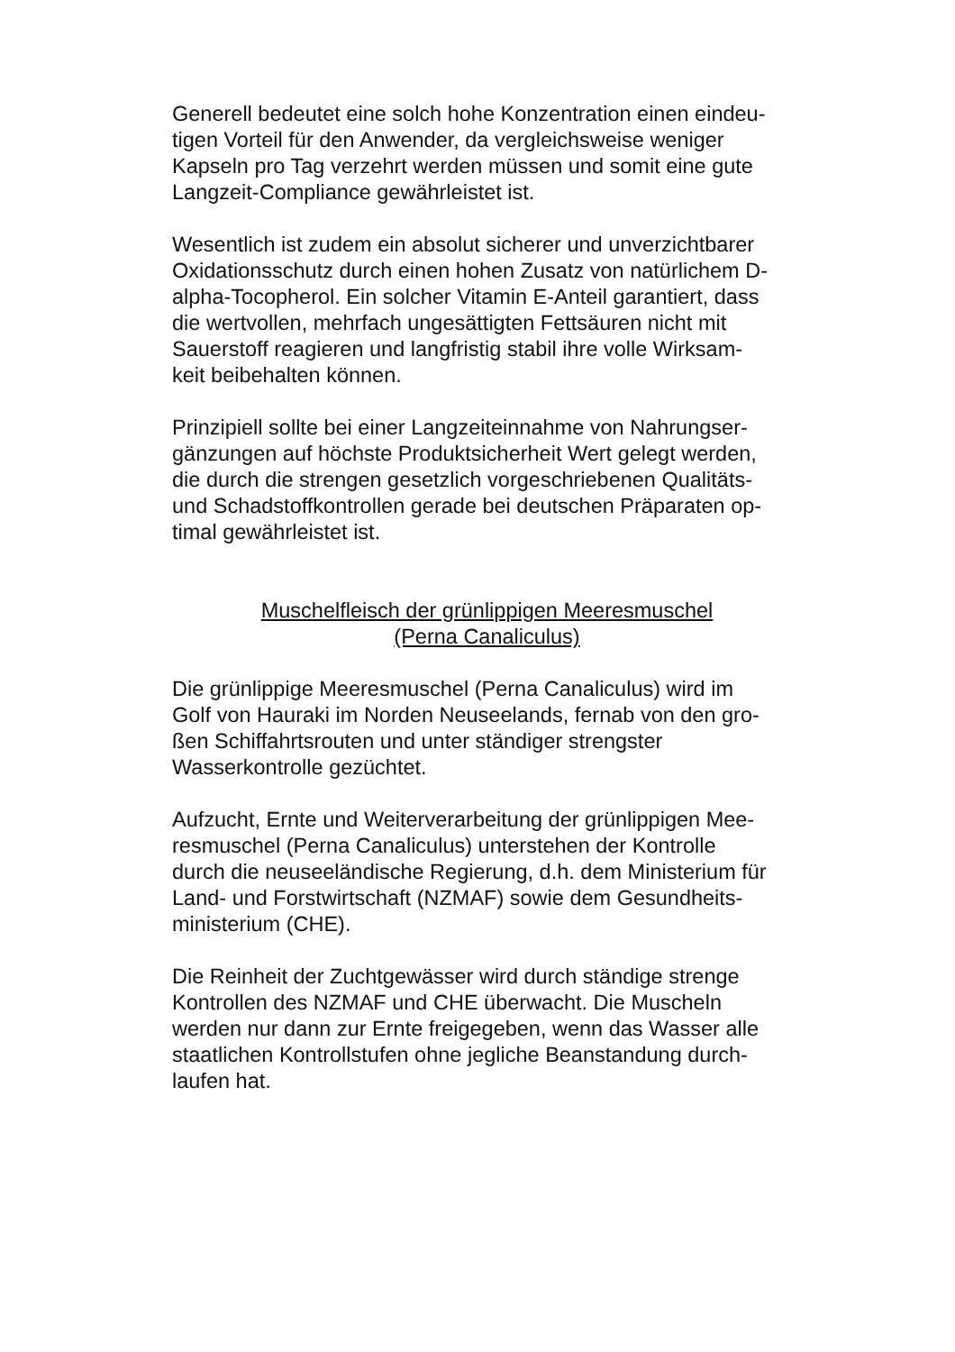Generell bedeutet eine solch hohe Konzentration einen eindeu-
tigen Vorteil für den Anwender, da vergleichsweise weniger
Kapseln pro Tag verzehrt werden müssen und somit eine gute
Langzeit-Compliance gewährleistet ist.
Wesentlich ist zudem ein absolut sicherer und unverzichtbarer
Oxidationsschutz durch einen hohen Zusatz von natürlichem D-
alpha-Tocopherol. Ein solcher Vitamin E-Anteil garantiert, dass
die wertvollen, mehrfach ungesättigten Fettsäuren nicht mit
Sauerstoff reagieren und langfristig stabil ihre volle Wirksam-
keit beibehalten können.
Prinzipiell sollte bei einer Langzeiteinnahme von Nahrungser-
gänzungen auf höchste Produktsicherheit Wert gelegt werden,
die durch die strengen gesetzlich vorgeschriebenen Qualitäts-
und Schadstoffkontrollen gerade bei deutschen Präparaten op-
timal gewährleistet ist.
Muschelfleisch der grünlippigen Meeresmuschel
(Perna Canaliculus)
Die grünlippige Meeresmuschel (Perna Canaliculus) wird im
Golf von Hauraki im Norden Neuseelands, fernab von den gro-
ßen Schiffahrtsrouten und unter ständiger strengster
Wasserkontrolle gezüchtet.
Aufzucht, Ernte und Weiterverarbeitung der grünlippigen Mee-
resmuschel (Perna Canaliculus) unterstehen der Kontrolle
durch die neuseeländische Regierung, d.h. dem Ministerium für
Land- und Forstwirtschaft (NZMAF) sowie dem Gesundheits-
ministerium (CHE).
Die Reinheit der Zuchtgewässer wird durch ständige strenge
Kontrollen des NZMAF und CHE überwacht. Die Muscheln
werden nur dann zur Ernte freigegeben, wenn das Wasser alle
staatlichen Kontrollstufen ohne jegliche Beanstandung durch-
laufen hat.